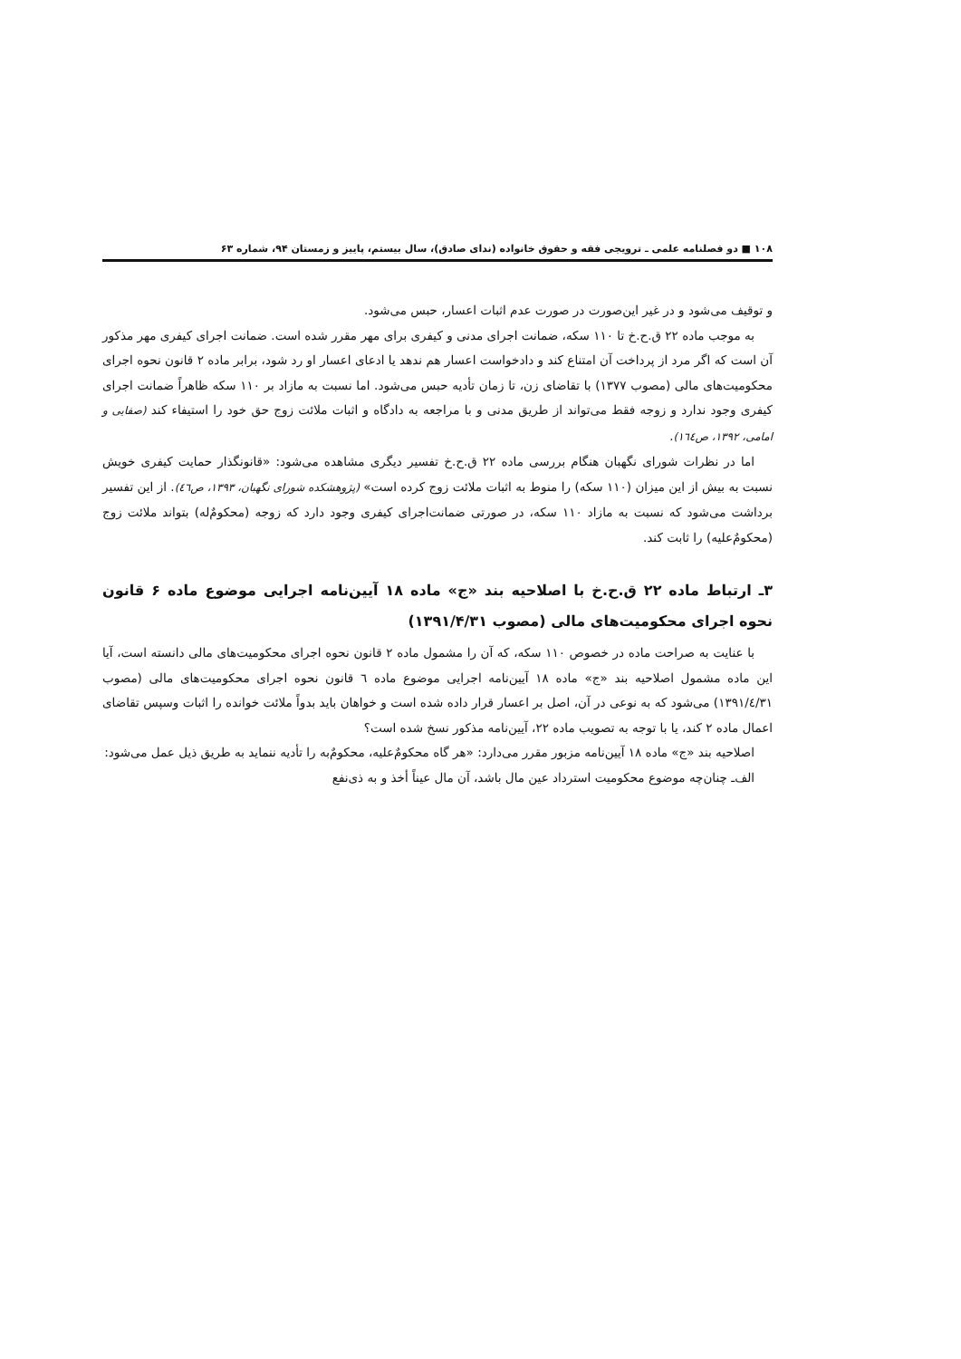۱۰۸ ■ دو فصلنامه علمی ـ ترویجی فقه و حقوق خانواده (ندای صادق)، سال بیستم، پاییز و زمستان ۹۴، شماره ۶۳
و توقیف می‌شود و در غیر این‌صورت در صورت عدم اثبات اعسار، حبس می‌شود.
به موجب ماده ۲۲ ق.ح.خ تا ۱۱۰ سکه، ضمانت اجرای مدنی و کیفری برای مهر مقرر شده است. ضمانت اجرای کیفری مهر مذکور آن است که اگر مرد از پرداخت آن امتناع کند و دادخواست اعسار هم ندهد یا ادعای اعسار او رد شود، برابر ماده ۲ قانون نحوه اجرای محکومیت‌های مالی (مصوب ۱۳۷۷) با تقاضای زن، تا زمان تأدیه حبس می‌شود. اما نسبت به مازاد بر ۱۱۰ سکه ظاهراً ضمانت اجرای کیفری وجود ندارد و زوجه فقط می‌تواند از طریق مدنی و با مراجعه به دادگاه و اثبات ملائت زوج حق خود را استیفاء کند (صفایی و امامی، ۱۳۹۲، ص۱٦٤).
اما در نظرات شورای نگهبان هنگام بررسی ماده ۲۲ ق.ح.خ تفسیر دیگری مشاهده می‌شود: «قانونگذار حمایت کیفری خویش نسبت به بیش از این میزان (۱۱۰ سکه) را منوط به اثبات ملائت زوج کرده است» (پژوهشکده شورای نگهبان، ۱۳۹۳، ص٤٦). از این تفسیر برداشت می‌شود که نسبت به مازاد ۱۱۰ سکه، در صورتی ضمانت‌اجرای کیفری وجود دارد که زوجه (محکومٌ‌له) بتواند ملائت زوج (محکومٌ‌علیه) را ثابت کند.
۳ـ ارتباط ماده ۲۲ ق.ح.خ با اصلاحیه بند «ج» ماده ۱۸ آیین‌نامه اجرایی موضوع ماده ۶ قانون نحوه اجرای محکومیت‌های مالی (مصوب ۱۳۹۱/۴/۳۱)
با عنایت به صراحت ماده در خصوص ۱۱۰ سکه، که آن را مشمول ماده ۲ قانون نحوه اجرای محکومیت‌های مالی دانسته است، آیا این ماده مشمول اصلاحیه بند «ج» ماده ۱۸ آیین‌نامه اجرایی موضوع ماده ٦ قانون نحوه اجرای محکومیت‌های مالی (مصوب ۱۳۹۱/٤/۳۱) می‌شود که به نوعی در آن، اصل بر اعسار قرار داده شده است و خواهان باید بدواً ملائت خوانده را اثبات وسپس تقاضای اعمال ماده ۲ کند، یا با توجه به تصویب ماده ۲۲، آیین‌نامه مذکور نسخ شده است؟
اصلاحیه بند «ج» ماده ۱۸ آیین‌نامه مزبور مقرر می‌دارد: «هر گاه محکومٌ‌علیه، محکومٌ‌به را تأدیه ننماید به طریق ذیل عمل می‌شود:
الف‌ـ چنان‌چه موضوع محکومیت استرداد عین مال باشد، آن مال عیناً أخذ و به ذی‌نفع